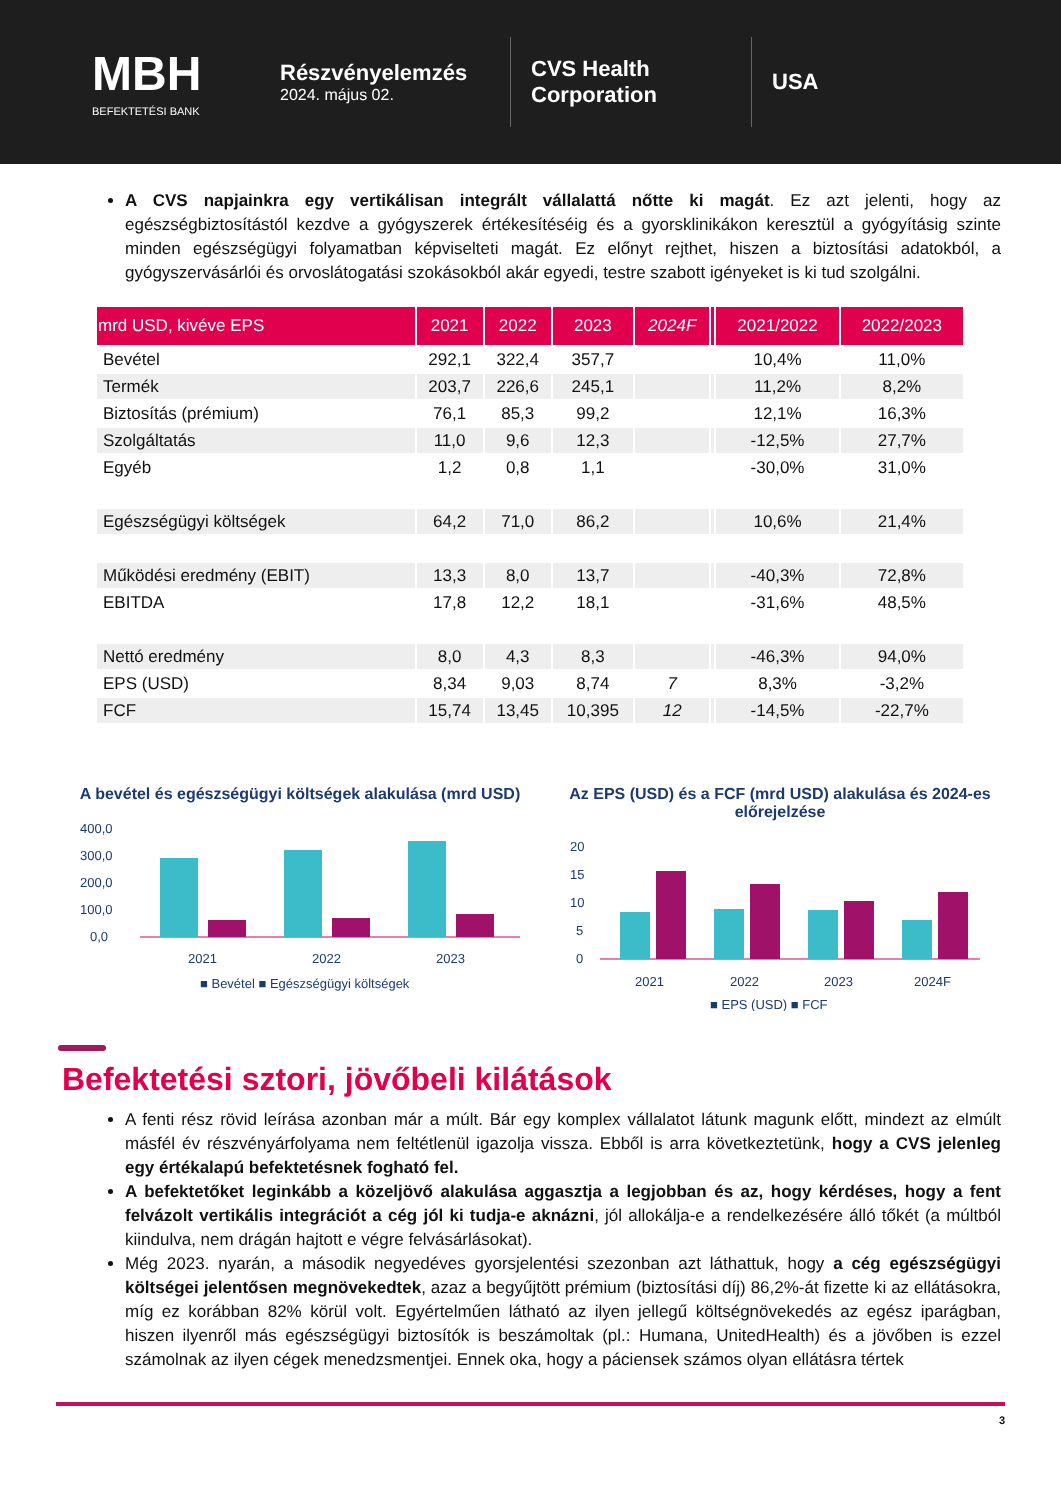MBH
BEFEKTETÉSI BANK
Részvényelemzés
2024. május 02.
CVS Health Corporation
USA
A CVS napjainkra egy vertikálisan integrált vállalattá nőtte ki magát. Ez azt jelenti, hogy az egészségbiztosítástól kezdve a gyógyszerek értékesítéséig és a gyorsklinikákon keresztül a gyógyításig szinte minden egészségügyi folyamatban képviselteti magát. Ez előnyt rejthet, hiszen a biztosítási adatokból, a gyógyszervásárlói és orvoslátogatási szokásokból akár egyedi, testre szabott igényeket is ki tud szolgálni.
| mrd USD, kivéve EPS | 2021 | 2022 | 2023 | 2024F | | 2021/2022 | 2022/2023 |
| --- | --- | --- | --- | --- | --- | --- | --- |
| Bevétel | 292,1 | 322,4 | 357,7 | | | 10,4% | 11,0% |
| Termék | 203,7 | 226,6 | 245,1 | | | 11,2% | 8,2% |
| Biztosítás (prémium) | 76,1 | 85,3 | 99,2 | | | 12,1% | 16,3% |
| Szolgáltatás | 11,0 | 9,6 | 12,3 | | | -12,5% | 27,7% |
| Egyéb | 1,2 | 0,8 | 1,1 | | | -30,0% | 31,0% |
| Egészségügyi költségek | 64,2 | 71,0 | 86,2 | | | 10,6% | 21,4% |
| Működési eredmény (EBIT) | 13,3 | 8,0 | 13,7 | | | -40,3% | 72,8% |
| EBITDA | 17,8 | 12,2 | 18,1 | | | -31,6% | 48,5% |
| Nettó eredmény | 8,0 | 4,3 | 8,3 | | | -46,3% | 94,0% |
| EPS (USD) | 8,34 | 9,03 | 8,74 | 7 | | 8,3% | -3,2% |
| FCF | 15,74 | 13,45 | 10,395 | 12 | | -14,5% | -22,7% |
A bevétel és egészségügyi költségek alakulása (mrd USD)
400,0
300,0
200,0
100,0
0,0
2021
2022
2023
■ Bevétel ■ Egészségügyi költségek
Az EPS (USD) és a FCF (mrd USD) alakulása és 2024-es előrejelzése
20
15
10
5
0
2021
2022
2023
2024F
■ EPS (USD) ■ FCF
Befektetési sztori, jövőbeli kilátások
A fenti rész rövid leírása azonban már a múlt. Bár egy komplex vállalatot látunk magunk előtt, mindezt az elmúlt másfél év részvényárfolyama nem feltétlenül igazolja vissza. Ebből is arra következtetünk, hogy a CVS jelenleg egy értékalapú befektetésnek fogható fel.
A befektetőket leginkább a közeljövő alakulása aggasztja a legjobban és az, hogy kérdéses, hogy a fent felvázolt vertikális integrációt a cég jól ki tudja-e aknázni, jól allokálja-e a rendelkezésére álló tőkét (a múltból kiindulva, nem drágán hajtott e végre felvásárlásokat).
Még 2023. nyarán, a második negyedéves gyorsjelentési szezonban azt láthattuk, hogy a cég egészségügyi költségei jelentősen megnövekedtek, azaz a begyűjtött prémium (biztosítási díj) 86,2%-át fizette ki az ellátásokra, míg ez korábban 82% körül volt. Egyértelműen látható az ilyen jellegű költségnövekedés az egész iparágban, hiszen ilyenről más egészségügyi biztosítók is beszámoltak (pl.: Humana, UnitedHealth) és a jövőben is ezzel számolnak az ilyen cégek menedzsmentjei. Ennek oka, hogy a páciensek számos olyan ellátásra tértek
3